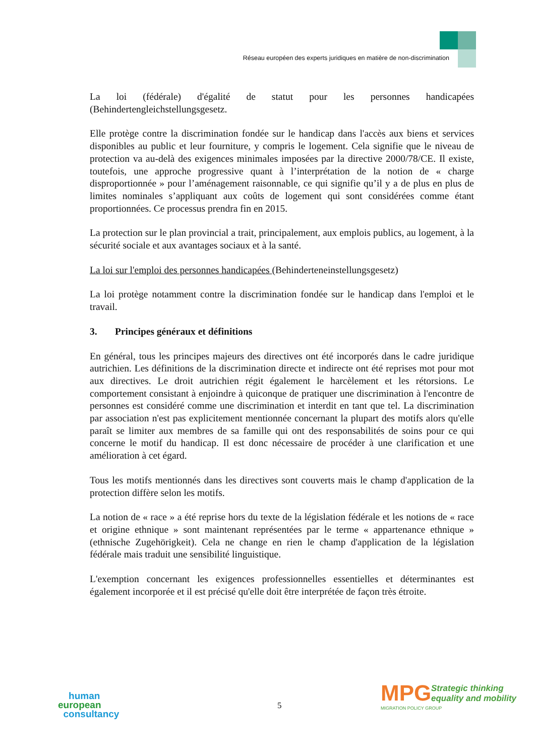Réseau européen des experts juridiques en matière de non-discrimination
La loi (fédérale) d'égalité de statut pour les personnes handicapées
(Behindertengleichstellungsgesetz.
Elle protège contre la discrimination fondée sur le handicap dans l'accès aux biens et services disponibles au public et leur fourniture, y compris le logement. Cela signifie que le niveau de protection va au-delà des exigences minimales imposées par la directive 2000/78/CE. Il existe, toutefois, une approche progressive quant à l’interprétation de la notion de « charge disproportionnée » pour l’aménagement raisonnable, ce qui signifie qu’il y a de plus en plus de limites nominales s’appliquant aux coûts de logement qui sont considérées comme étant proportionnées. Ce processus prendra fin en 2015.
La protection sur le plan provincial a trait, principalement, aux emplois publics, au logement, à la sécurité sociale et aux avantages sociaux et à la santé.
La loi sur l'emploi des personnes handicapées (Behinderteneinstellungsgesetz)
La loi protège notamment contre la discrimination fondée sur le handicap dans l'emploi et le travail.
3. Principes généraux et définitions
En général, tous les principes majeurs des directives ont été incorporés dans le cadre juridique autrichien. Les définitions de la discrimination directe et indirecte ont été reprises mot pour mot aux directives. Le droit autrichien régit également le harcèlement et les rétorsions. Le comportement consistant à enjoindre à quiconque de pratiquer une discrimination à l'encontre de personnes est considéré comme une discrimination et interdit en tant que tel. La discrimination par association n'est pas explicitement mentionnée concernant la plupart des motifs alors qu'elle paraît se limiter aux membres de sa famille qui ont des responsabilités de soins pour ce qui concerne le motif du handicap. Il est donc nécessaire de procéder à une clarification et une amélioration à cet égard.
Tous les motifs mentionnés dans les directives sont couverts mais le champ d'application de la protection diffère selon les motifs.
La notion de « race » a été reprise hors du texte de la législation fédérale et les notions de « race et origine ethnique » sont maintenant représentées par le terme « appartenance ethnique » (ethnische Zugehörigkeit). Cela ne change en rien le champ d'application de la législation fédérale mais traduit une sensibilité linguistique.
L'exemption concernant les exigences professionnelles essentielles et déterminantes est également incorporée et il est précisé qu'elle doit être interprétée de façon très étroite.
human
european
consultancy
5
MPG
Strategic thinking
equality and mobility
MIGRATION POLICY GROUP